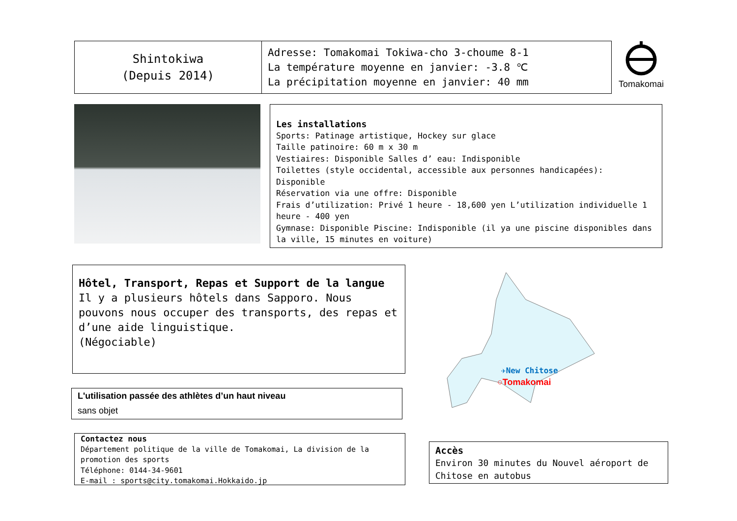| Shintokiwa (Depuis 2014) | Adresse: Tomakomai Tokiwa-cho 3-choume 8-1 La température moyenne en janvier: -3.8 ℃ La précipitation moyenne en janvier: 40 mm |
Tomakomai
Les installations
Sports: Patinage artistique, Hockey sur glace
Taille patinoire: 60 m x 30 m
Vestiaires: Disponible Salles d’ eau: Indisponible
Toilettes (style occidental, accessible aux personnes handicapées): Disponible
Réservation via une offre: Disponible
Frais d’utilization: Privé 1 heure - 18,600 yen L’utilization individuelle 1 heure - 400 yen
Gymnase: Disponible Piscine: Indisponible (il ya une piscine disponibles dans la ville, 15 minutes en voiture)
Hôtel, Transport, Repas et Support de la langue
Il y a plusieurs hôtels dans Sapporo. Nous pouvons nous occuper des transports, des repas et d’une aide linguistique.
(Négociable)
L'utilisation passée des athlètes d’un haut niveau
sans objet
Contactez nous
Département politique de la ville de Tomakomai, La division de la promotion des sports
Téléphone: 0144-34-9601
E-mail : sports@city.tomakomai.Hokkaido.jp
✈New Chitose
○Tomakomai
Accès
Environ 30 minutes du Nouvel aéroport de Chitose en autobus